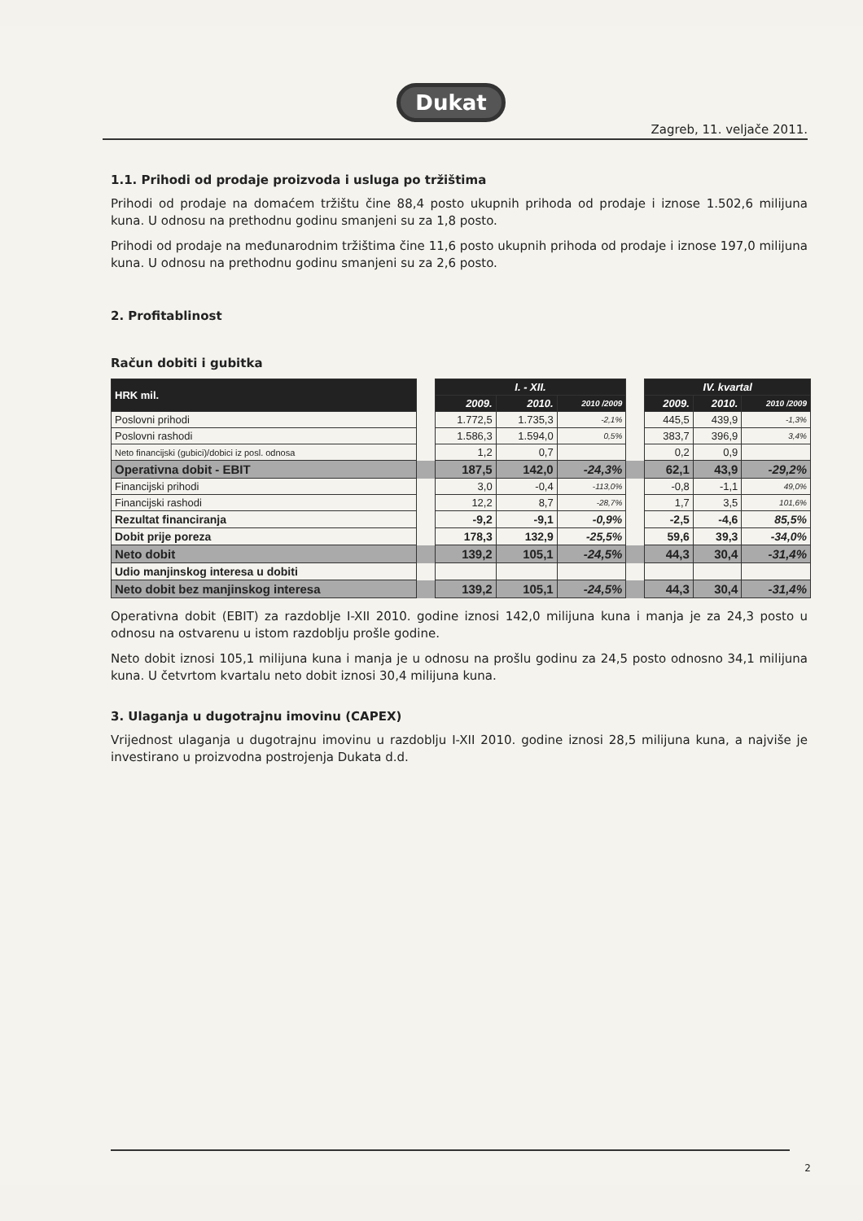Dukat
Zagreb, 11. veljače 2011.
1.1. Prihodi od prodaje proizvoda i usluga po tržištima
Prihodi od prodaje na domaćem tržištu čine 88,4 posto ukupnih prihoda od prodaje i iznose 1.502,6 milijuna kuna. U odnosu na prethodnu godinu smanjeni su za 1,8 posto.
Prihodi od prodaje na međunarodnim tržištima čine 11,6 posto ukupnih prihoda od prodaje i iznose 197,0 milijuna kuna. U odnosu na prethodnu godinu smanjeni su za 2,6 posto.
2. Profitablinost
Račun dobiti i gubitka
| HRK mil. | | I. - XII. | | | | IV. kvartal | | |
| | | 2009. | 2010. | 2010 /2009 | | 2009. | 2010. | 2010 /2009 |
| Poslovni prihodi | | 1.772,5 | 1.735,3 | -2,1% | | 445,5 | 439,9 | -1,3% |
| Poslovni rashodi | | 1.586,3 | 1.594,0 | 0,5% | | 383,7 | 396,9 | 3,4% |
| Neto financijski (gubici)/dobici iz posl. odnosa | | 1,2 | 0,7 | | | 0,2 | 0,9 | |
| Operativna dobit - EBIT | | 187,5 | 142,0 | -24,3% | | 62,1 | 43,9 | -29,2% |
| Financijski prihodi | | 3,0 | -0,4 | -113,0% | | -0,8 | -1,1 | 49,0% |
| Financijski rashodi | | 12,2 | 8,7 | -28,7% | | 1,7 | 3,5 | 101,6% |
| Rezultat financiranja | | -9,2 | -9,1 | -0,9% | | -2,5 | -4,6 | 85,5% |
| Dobit prije poreza | | 178,3 | 132,9 | -25,5% | | 59,6 | 39,3 | -34,0% |
| Neto dobit | | 139,2 | 105,1 | -24,5% | | 44,3 | 30,4 | -31,4% |
| Udio manjinskog interesa u dobiti | | | | | | | | |
| Neto dobit bez manjinskog interesa | | 139,2 | 105,1 | -24,5% | | 44,3 | 30,4 | -31,4% |
Operativna dobit (EBIT) za razdoblje I-XII 2010. godine iznosi 142,0 milijuna kuna i manja je za 24,3 posto u odnosu na ostvarenu u istom razdoblju prošle godine.
Neto dobit iznosi 105,1 milijuna kuna i manja je u odnosu na prošlu godinu za 24,5 posto odnosno 34,1 milijuna kuna. U četvrtom kvartalu neto dobit iznosi 30,4 milijuna kuna.
3. Ulaganja u dugotrajnu imovinu (CAPEX)
Vrijednost ulaganja u dugotrajnu imovinu u razdoblju I-XII 2010. godine iznosi 28,5 milijuna kuna, a najviše je investirano u proizvodna postrojenja Dukata d.d.
2